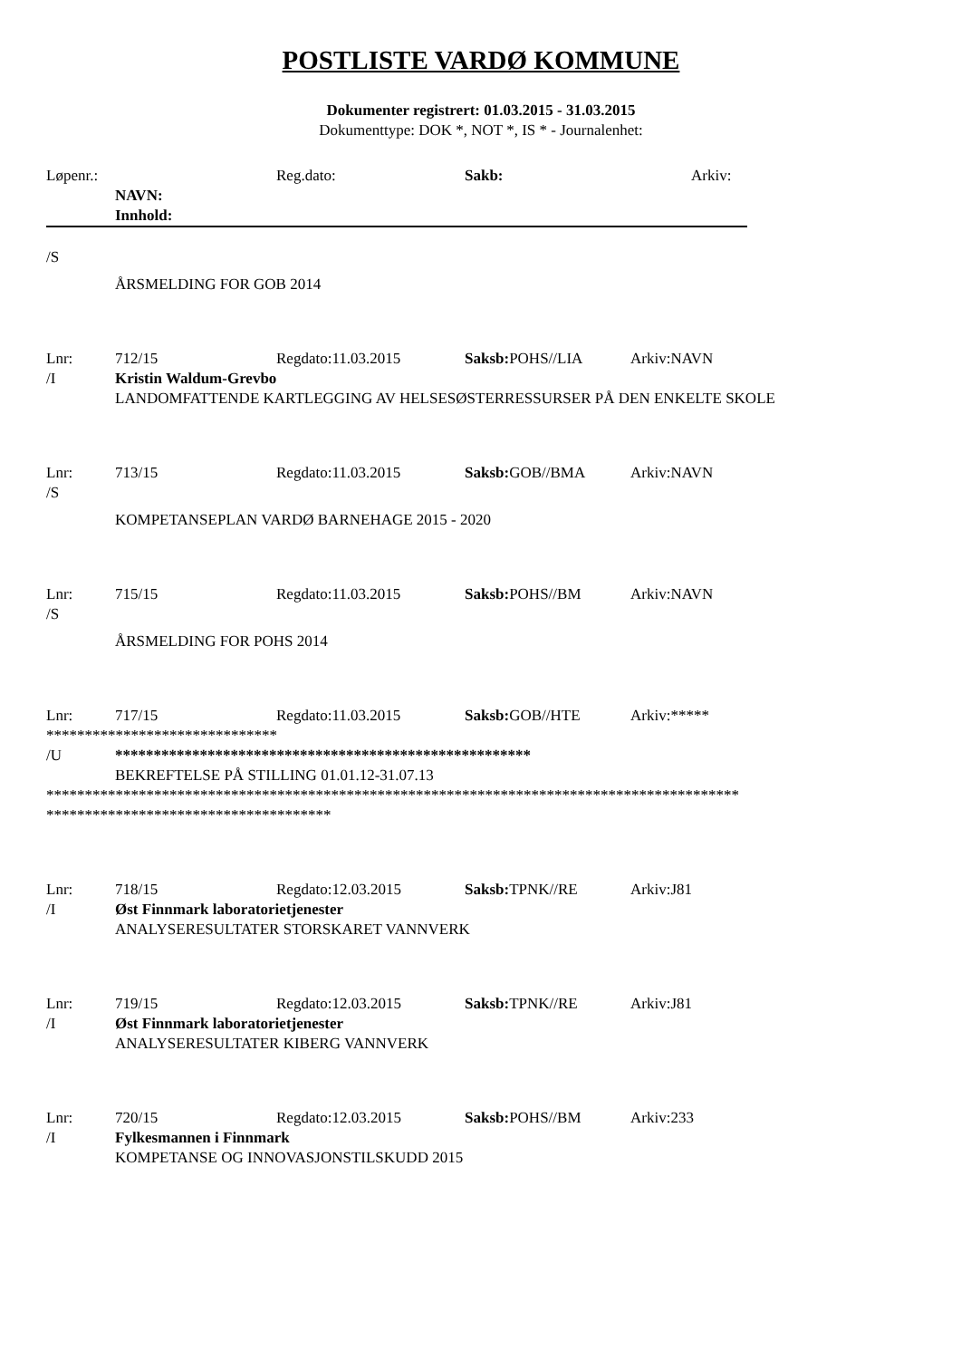POSTLISTE VARDØ KOMMUNE
Dokumenter registrert: 01.03.2015 - 31.03.2015
Dokumenttype: DOK *, NOT *, IS * - Journalenhet:
Løpenr.: Reg.dato: Sakb: Arkiv:
NAVN:
Innhold:
/S
ÅRSMELDING FOR GOB 2014
Lnr: 712/15 Regdato:11.03.2015 Saksb: POHS//LIA Arkiv:NAVN
/I Kristin Waldum-Grevbo
LANDOMFATTENDE KARTLEGGING AV HELSESØSTERRESSURSER PÅ DEN ENKELTE SKOLE
Lnr: 713/15 Regdato:11.03.2015 Saksb: GOB//BMA Arkiv:NAVN
/S
KOMPETANSEPLAN VARDØ BARNEHAGE 2015 - 2020
Lnr: 715/15 Regdato:11.03.2015 Saksb: POHS//BM Arkiv:NAVN
/S
ÅRSMELDING FOR POHS 2014
Lnr: 717/15 Regdato:11.03.2015 Saksb: GOB//HTE Arkiv:*****
******************************
/U ******************************************************
BEKREFTELSE PÅ STILLING 01.01.12-31.07.13
******************************************************************************************
*************************************
Lnr: 718/15 Regdato:12.03.2015 Saksb: TPNK//RE Arkiv:J81
/I Øst Finnmark laboratorietjenester
ANALYSERESULTATER STORSKARET VANNVERK
Lnr: 719/15 Regdato:12.03.2015 Saksb: TPNK//RE Arkiv:J81
/I Øst Finnmark laboratorietjenester
ANALYSERESULTATER KIBERG VANNVERK
Lnr: 720/15 Regdato:12.03.2015 Saksb: POHS//BM Arkiv:233
/I Fylkesmannen i Finnmark
KOMPETANSE OG INNOVASJONSTILSKUDD 2015